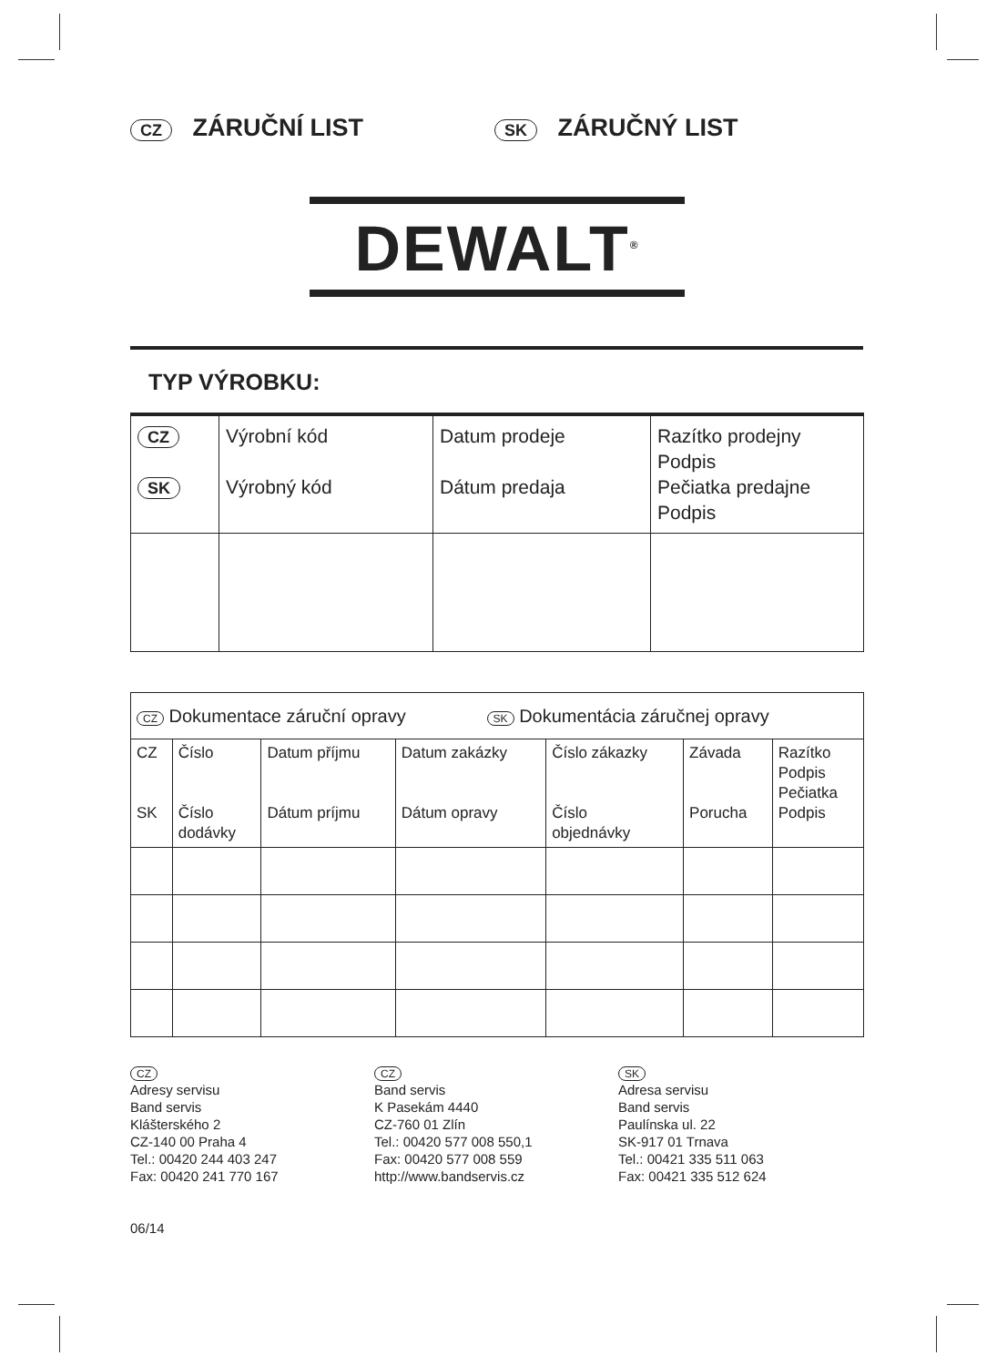CZ ZÁRUČNÍ LIST
SK ZÁRUČNÝ LIST
DEWALT<sup>®</sup>
TYP VÝROBKU:
| CZ SK | Výrobní kód Výrobný kód | Datum prodeje Dátum predaja | Razítko prodejny Podpis Pečiatka predajne Podpis |
| CZ Dokumentace záruční opravy SK Dokumentácia záručnej opravy | | | | | | |
| --- | --- | --- | --- | --- | --- | --- |
| CZ SK | Číslo Číslo dodávky | Datum příjmu Dátum príjmu | Datum zakázky Dátum opravy | Číslo zákazky Číslo objednávky | Závada Porucha | Razítko Podpis Pečiatka Podpis |
CZ
Adresy servisu
Band servis
Klášterského 2
CZ-140 00 Praha 4
Tel.: 00420 244 403 247
Fax: 00420 241 770 167
06/14
CZ
Band servis
K Pasekám 4440
CZ-760 01 Zlín
Tel.: 00420 577 008 550,1
Fax: 00420 577 008 559
http://www.bandservis.cz
SK
Adresa servisu
Band servis
Paulínska ul. 22
SK-917 01 Trnava
Tel.: 00421 335 511 063
Fax: 00421 335 512 624